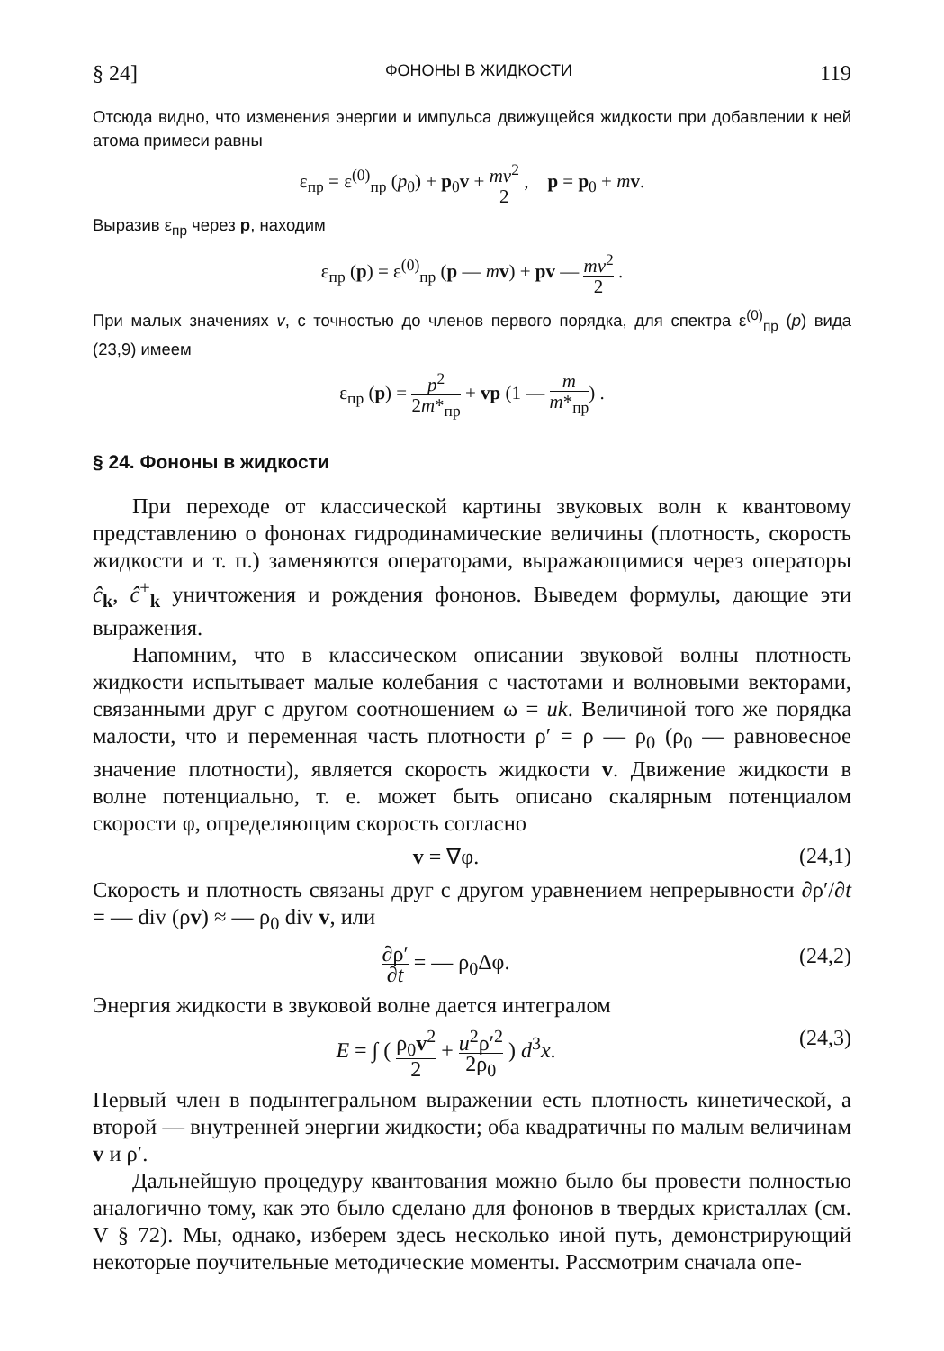§ 24] ФОНОНЫ В ЖИДКОСТИ 119
Отсюда видно, что изменения энергии и импульса движущейся жидкости при добавлении к ней атома примеси равны
ε<sub>пр</sub> = ε<sup>(0)</sup><sub>пр</sub> (p<sub>0</sub>) + p<sub>0</sub>v + mv<sup>2</sup> 2 , p = p<sub>0</sub> + mv.
Выразив ε<sub>пр</sub> через p, находим
ε<sub>пр</sub> (p) = ε<sup>(0)</sup><sub>пр</sub> (p — mv) + pv — mv<sup>2</sup> 2 .
При малых значениях v, с точностью до членов первого порядка, для спектра ε<sup>(0)</sup><sub>пр</sub> (p) вида (23,9) имеем
ε<sub>пр</sub> (p) = p<sup>2</sup> 2m*<sub>пр</sub> + vp (1 — m m*<sub>пр</sub>) .
§ 24. Фононы в жидкости
При переходе от классической картины звуковых волн к квантовому представлению о фононах гидродинамические величины (плотность, скорость жидкости и т. п.) заменяются операторами, выражающимися через операторы ĉ<sub>k</sub>, ĉ<sup>+</sup><sub>k</sub> уничтожения и рождения фононов. Выведем формулы, дающие эти выражения.
Напомним, что в классическом описании звуковой волны плотность жидкости испытывает малые колебания с частотами и волновыми векторами, связанными друг с другом соотношением ω = uk. Величиной того же порядка малости, что и переменная часть плотности ρ′ = ρ — ρ<sub>0</sub> (ρ<sub>0</sub> — равновесное значение плотности), является скорость жидкости v. Движение жидкости в волне потенциально, т. е. может быть описано скалярным потенциалом скорости φ, определяющим скорость согласно
v = ∇φ. (24,1)
Скорость и плотность связаны друг с другом уравнением непрерывности ∂ρ′/∂t = — div (ρv) ≈ — ρ<sub>0</sub> div v, или
∂ρ′ ∂t = — ρ<sub>0</sub>Δφ. (24,2)
Энергия жидкости в звуковой волне дается интегралом
E = ∫ ( ρ<sub>0</sub>v<sup>2</sup> 2 + u<sup>2</sup>ρ′<sup>2</sup> 2ρ<sub>0</sub> ) d<sup>3</sup>x. (24,3)
Первый член в подынтегральном выражении есть плотность кинетической, а второй — внутренней энергии жидкости; оба квадратичны по малым величинам v и ρ′.
Дальнейшую процедуру квантования можно было бы провести полностью аналогично тому, как это было сделано для фононов в твердых кристаллах (см. V § 72). Мы, однако, изберем здесь несколько иной путь, демонстрирующий некоторые поучительные методические моменты. Рассмотрим сначала опе-